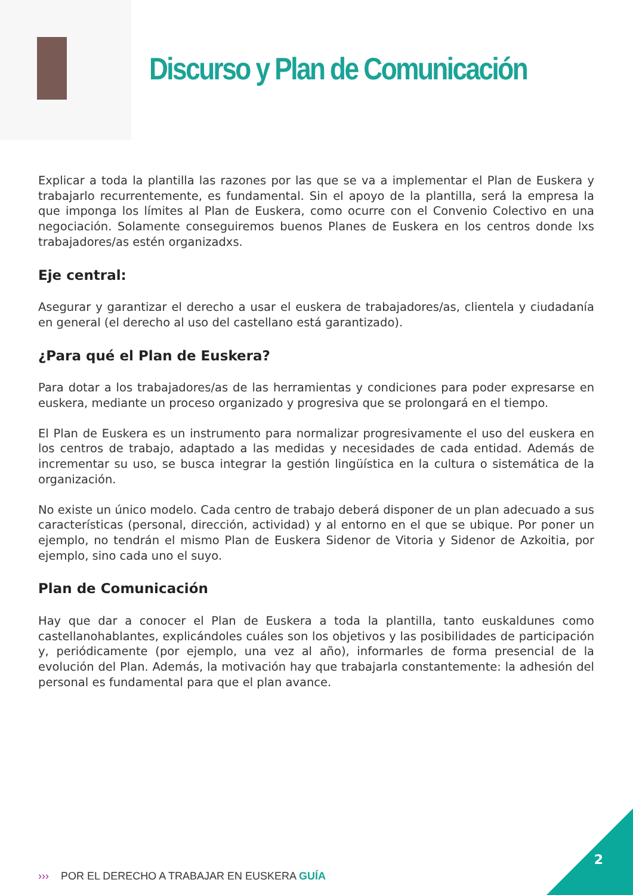Discurso y Plan de Comunicación
Explicar a toda la plantilla las razones por las que se va a implementar el Plan de Euskera y trabajarlo recurrentemente, es fundamental. Sin el apoyo de la plantilla, será la empresa la que imponga los límites al Plan de Euskera, como ocurre con el Convenio Colectivo en una negociación. Solamente conseguiremos buenos Planes de Euskera en los centros donde lxs trabajadores/as estén organizadxs.
Eje central:
Asegurar y garantizar el derecho a usar el euskera de trabajadores/as, clientela y ciudadanía en general (el derecho al uso del castellano está garantizado).
¿Para qué el Plan de Euskera?
Para dotar a los trabajadores/as de las herramientas y condiciones para poder expresarse en euskera, mediante un proceso organizado y progresiva que se prolongará en el tiempo.
El Plan de Euskera es un instrumento para normalizar progresivamente el uso del euskera en los centros de trabajo, adaptado a las medidas y necesidades de cada entidad. Además de incrementar su uso, se busca integrar la gestión lingüística en la cultura o sistemática de la organización.
No existe un único modelo. Cada centro de trabajo deberá disponer de un plan adecuado a sus características (personal, dirección, actividad) y al entorno en el que se ubique. Por poner un ejemplo, no tendrán el mismo Plan de Euskera Sidenor de Vitoria y Sidenor de Azkoitia, por ejemplo, sino cada uno el suyo.
Plan de Comunicación
Hay que dar a conocer el Plan de Euskera a toda la plantilla, tanto euskaldunes como castellanohablantes, explicándoles cuáles son los objetivos y las posibilidades de participación y, periódicamente (por ejemplo, una vez al año), informarles de forma presencial de la evolución del Plan. Además, la motivación hay que trabajarla constantemente: la adhesión del personal es fundamental para que el plan avance.
››› POR EL DERECHO A TRABAJAR EN EUSKERA GUÍA
2